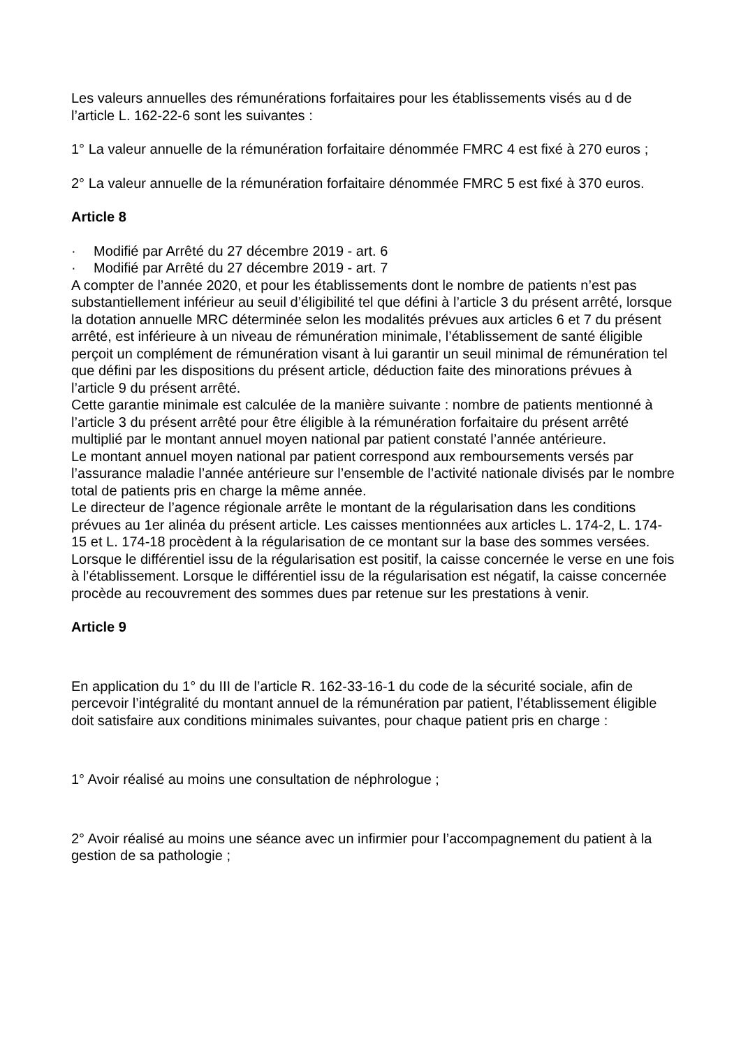Les valeurs annuelles des rémunérations forfaitaires pour les établissements visés au d de l’article L. 162-22-6 sont les suivantes :
1° La valeur annuelle de la rémunération forfaitaire dénommée FMRC 4 est fixé à 270 euros ;
2° La valeur annuelle de la rémunération forfaitaire dénommée FMRC 5 est fixé à 370 euros.
Article 8
· Modifié par Arrêté du 27 décembre 2019 - art. 6
· Modifié par Arrêté du 27 décembre 2019 - art. 7
A compter de l’année 2020, et pour les établissements dont le nombre de patients n’est pas substantiellement inférieur au seuil d’éligibilité tel que défini à l’article 3 du présent arrêté, lorsque la dotation annuelle MRC déterminée selon les modalités prévues aux articles 6 et 7 du présent arrêté, est inférieure à un niveau de rémunération minimale, l’établissement de santé éligible perçoit un complément de rémunération visant à lui garantir un seuil minimal de rémunération tel que défini par les dispositions du présent article, déduction faite des minorations prévues à l’article 9 du présent arrêté.
Cette garantie minimale est calculée de la manière suivante : nombre de patients mentionné à l’article 3 du présent arrêté pour être éligible à la rémunération forfaitaire du présent arrêté multiplié par le montant annuel moyen national par patient constaté l’année antérieure.
Le montant annuel moyen national par patient correspond aux remboursements versés par l’assurance maladie l’année antérieure sur l’ensemble de l’activité nationale divisés par le nombre total de patients pris en charge la même année.
Le directeur de l’agence régionale arrête le montant de la régularisation dans les conditions prévues au 1er alinéa du présent article. Les caisses mentionnées aux articles L. 174-2, L. 174-15 et L. 174-18 procèdent à la régularisation de ce montant sur la base des sommes versées.
Lorsque le différentiel issu de la régularisation est positif, la caisse concernée le verse en une fois à l’établissement. Lorsque le différentiel issu de la régularisation est négatif, la caisse concernée procède au recouvrement des sommes dues par retenue sur les prestations à venir.
Article 9
En application du 1° du III de l’article R. 162-33-16-1 du code de la sécurité sociale, afin de percevoir l’intégralité du montant annuel de la rémunération par patient, l’établissement éligible doit satisfaire aux conditions minimales suivantes, pour chaque patient pris en charge :
1° Avoir réalisé au moins une consultation de néphrologue ;
2° Avoir réalisé au moins une séance avec un infirmier pour l’accompagnement du patient à la gestion de sa pathologie ;